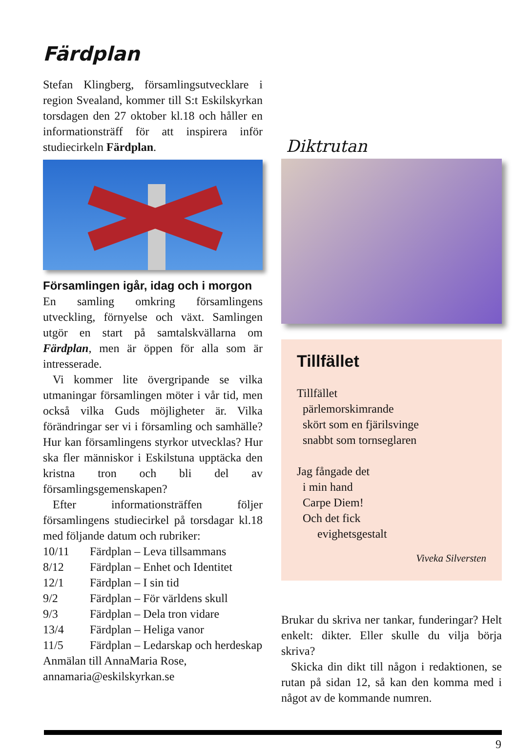Färdplan
Stefan Klingberg, församlingsutvecklare i region Svealand, kommer till S:t Eskilskyrkan torsdagen den 27 oktober kl.18 och håller en informationsträff för att inspirera inför studiecirkeln Färdplan.
Församlingen igår, idag och i morgon
En samling omkring församlingens utveckling, förnyelse och växt. Samlingen utgör en start på samtalskvällarna om Färdplan, men är öppen för alla som är intresserade.
Vi kommer lite övergripande se vilka utmaningar församlingen möter i vår tid, men också vilka Guds möjligheter är. Vilka förändringar ser vi i församling och samhälle? Hur kan församlingens styrkor utvecklas? Hur ska fler människor i Eskilstuna upptäcka den kristna tron och bli del av församlingsgemenskapen?
Efter informationsträffen följer församlingens studiecirkel på torsdagar kl.18 med följande datum och rubriker:
| 10/11 | Färdplan – Leva tillsammans |
| 8/12 | Färdplan – Enhet och Identitet |
| 12/1 | Färdplan – I sin tid |
| 9/2 | Färdplan – För världens skull |
| 9/3 | Färdplan – Dela tron vidare |
| 13/4 | Färdplan – Heliga vanor |
| 11/5 | Färdplan – Ledarskap och herdeskap |
Anmälan till AnnaMaria Rose,
annamaria@eskilskyrkan.se
Diktrutan
Tillfället
Tillfället
pärlemorskimrande
skört som en fjärilsvinge
snabbt som tornseglaren
Jag fångade det
i min hand
Carpe Diem!
Och det fick
evighetsgestalt
Viveka Silversten
Brukar du skriva ner tankar, funderingar? Helt enkelt: dikter. Eller skulle du vilja börja skriva?
Skicka din dikt till någon i redaktionen, se rutan på sidan 12, så kan den komma med i något av de kommande numren.
9